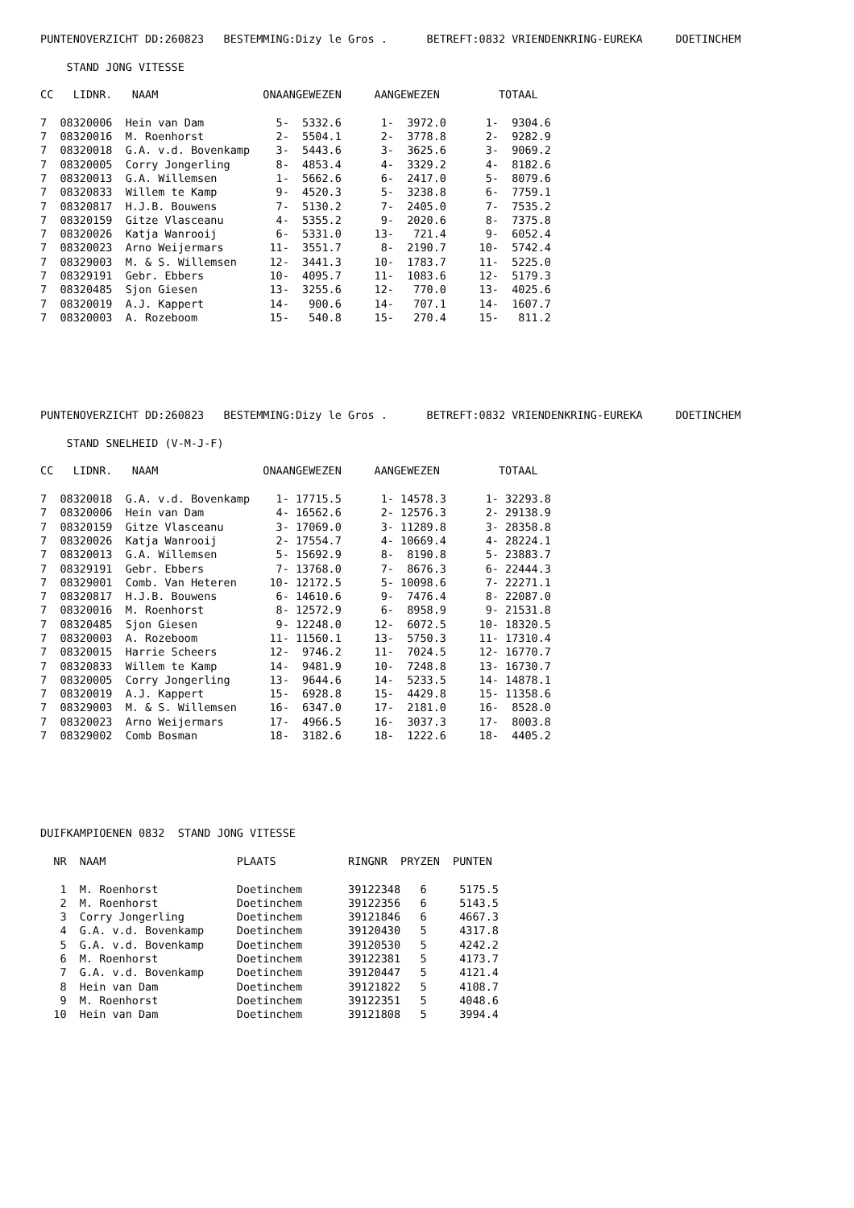PUNTENOVERZICHT DD:260823   BESTEMMING:Dizy le Gros .      BETREFT:0832 VRIENDENKRING-EUREKA     DOETINCHEM

    STAND JONG VITESSE

CC   LIDNR.   NAAM                ONAANGEWEZEN     AANGEWEZEN         TOTAAL

7  08320006  Hein van Dam           5-  5332.6      1-  3972.0      1-  9304.6
7  08320016  M. Roenhorst           2-  5504.1      2-  3778.8      2-  9282.9
7  08320018  G.A. v.d. Bovenkamp    3-  5443.6      3-  3625.6      3-  9069.2
7  08320005  Corry Jongerling       8-  4853.4      4-  3329.2      4-  8182.6
7  08320013  G.A. Willemsen         1-  5662.6      6-  2417.0      5-  8079.6
7  08320833  Willem te Kamp         9-  4520.3      5-  3238.8      6-  7759.1
7  08320817  H.J.B. Bouwens         7-  5130.2      7-  2405.0      7-  7535.2
7  08320159  Gitze Vlasceanu        4-  5355.2      9-  2020.6      8-  7375.8
7  08320026  Katja Wanrooij         6-  5331.0     13-   721.4      9-  6052.4
7  08320023  Arno Weijermars       11-  3551.7      8-  2190.7     10-  5742.4
7  08329003  M. & S. Willemsen     12-  3441.3     10-  1783.7     11-  5225.0
7  08329191  Gebr. Ebbers          10-  4095.7     11-  1083.6     12-  5179.3
7  08320485  Sjon Giesen           13-  3255.6     12-   770.0     13-  4025.6
7  08320019  A.J. Kappert          14-   900.6     14-   707.1     14-  1607.7
7  08320003  A. Rozeboom           15-   540.8     15-   270.4     15-   811.2
PUNTENOVERZICHT DD:260823   BESTEMMING:Dizy le Gros .      BETREFT:0832 VRIENDENKRING-EUREKA     DOETINCHEM

    STAND SNELHEID (V-M-J-F)

CC   LIDNR.   NAAM                ONAANGEWEZEN     AANGEWEZEN         TOTAAL

7  08320018  G.A. v.d. Bovenkamp    1- 17715.5      1- 14578.3      1- 32293.8
7  08320006  Hein van Dam           4- 16562.6      2- 12576.3      2- 29138.9
7  08320159  Gitze Vlasceanu        3- 17069.0      3- 11289.8      3- 28358.8
7  08320026  Katja Wanrooij         2- 17554.7      4- 10669.4      4- 28224.1
7  08320013  G.A. Willemsen         5- 15692.9      8-  8190.8      5- 23883.7
7  08329191  Gebr. Ebbers           7- 13768.0      7-  8676.3      6- 22444.3
7  08329001  Comb. Van Heteren     10- 12172.5      5- 10098.6      7- 22271.1
7  08320817  H.J.B. Bouwens         6- 14610.6      9-  7476.4      8- 22087.0
7  08320016  M. Roenhorst           8- 12572.9      6-  8958.9      9- 21531.8
7  08320485  Sjon Giesen            9- 12248.0     12-  6072.5     10- 18320.5
7  08320003  A. Rozeboom           11- 11560.1     13-  5750.3     11- 17310.4
7  08320015  Harrie Scheers        12-  9746.2     11-  7024.5     12- 16770.7
7  08320833  Willem te Kamp        14-  9481.9     10-  7248.8     13- 16730.7
7  08320005  Corry Jongerling      13-  9644.6     14-  5233.5     14- 14878.1
7  08320019  A.J. Kappert          15-  6928.8     15-  4429.8     15- 11358.6
7  08329003  M. & S. Willemsen     16-  6347.0     17-  2181.0     16-  8528.0
7  08320023  Arno Weijermars       17-  4966.5     16-  3037.3     17-  8003.8
7  08329002  Comb Bosman           18-  3182.6     18-  1222.6     18-  4405.2
DUIFKAMPIOENEN 0832  STAND JONG VITESSE

  NR  NAAM                    PLAATS           RINGNR  PRYZEN  PUNTEN

   1  M. Roenhorst            Doetinchem       39122348   6     5175.5
   2  M. Roenhorst            Doetinchem       39122356   6     5143.5
   3  Corry Jongerling        Doetinchem       39121846   6     4667.3
   4  G.A. v.d. Bovenkamp     Doetinchem       39120430   5     4317.8
   5  G.A. v.d. Bovenkamp     Doetinchem       39120530   5     4242.2
   6  M. Roenhorst            Doetinchem       39122381   5     4173.7
   7  G.A. v.d. Bovenkamp     Doetinchem       39120447   5     4121.4
   8  Hein van Dam            Doetinchem       39121822   5     4108.7
   9  M. Roenhorst            Doetinchem       39122351   5     4048.6
  10  Hein van Dam            Doetinchem       39121808   5     3994.4